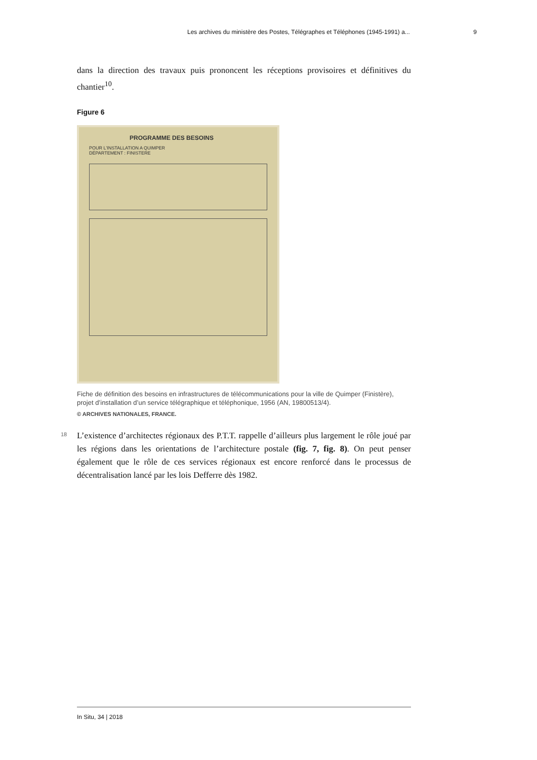Les archives du ministère des Postes, Télégraphes et Téléphones (1945-1991) a... 9
dans la direction des travaux puis prononcent les réceptions provisoires et définitives du chantier<sup>10</sup>.
Figure 6
PROGRAMME DES BESOINS
POUR L'INSTALLATION A QUIMPER
DÉPARTEMENT : FINISTERE
Fiche de définition des besoins en infrastructures de télécommunications pour la ville de Quimper (Finistère), projet d’installation d’un service télégraphique et téléphonique, 1956 (AN, 19800513/4).
© ARCHIVES NATIONALES, FRANCE.
18
L’existence d’architectes régionaux des P.T.T. rappelle d’ailleurs plus largement le rôle joué par les régions dans les orientations de l’architecture postale (fig. 7, fig. 8). On peut penser également que le rôle de ces services régionaux est encore renforcé dans le processus de décentralisation lancé par les lois Defferre dès 1982.
In Situ, 34 | 2018